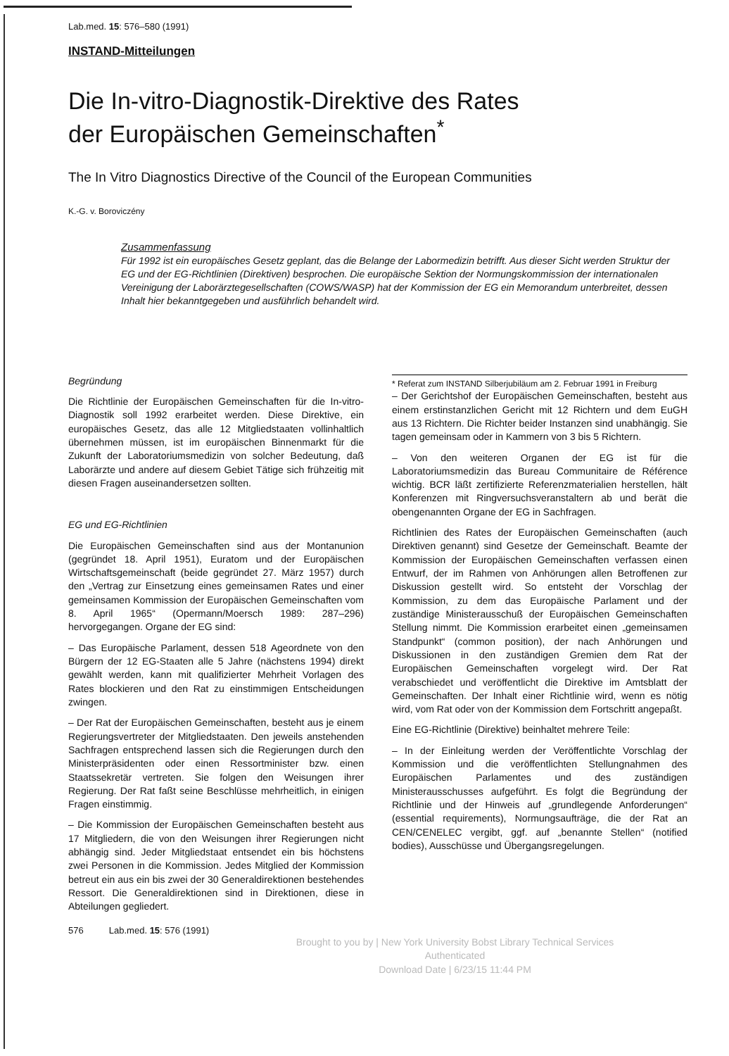Lab.med. 15: 576–580 (1991)
INSTAND-Mitteilungen
Die In-vitro-Diagnostik-Direktive des Rates
der Europäischen Gemeinschaften<sup>*</sup>
The In Vitro Diagnostics Directive of the Council of the European Communities
K.-G. v. Boroviczény
Zusammenfassung
Für 1992 ist ein europäisches Gesetz geplant, das die Belange der Labormedizin betrifft. Aus dieser Sicht werden Struktur der EG und der EG-Richtlinien (Direktiven) besprochen. Die europäische Sektion der Normungskommission der internationalen Vereinigung der Laborärztegesellschaften (COWS/WASP) hat der Kommission der EG ein Memorandum unterbreitet, dessen Inhalt hier bekanntgegeben und ausführlich behandelt wird.
Begründung
Die Richtlinie der Europäischen Gemeinschaften für die In-vitro-Diagnostik soll 1992 erarbeitet werden. Diese Direktive, ein europäisches Gesetz, das alle 12 Mitgliedstaaten vollinhaltlich übernehmen müssen, ist im europäischen Binnenmarkt für die Zukunft der Laboratoriumsmedizin von solcher Bedeutung, daß Laborärzte und andere auf diesem Gebiet Tätige sich frühzeitig mit diesen Fragen auseinandersetzen sollten.
EG und EG-Richtlinien
Die Europäischen Gemeinschaften sind aus der Montanunion (gegründet 18. April 1951), Euratom und der Europäischen Wirtschaftsgemeinschaft (beide gegründet 27. März 1957) durch den „Vertrag zur Einsetzung eines gemeinsamen Rates und einer gemeinsamen Kommission der Europäischen Gemeinschaften vom 8. April 1965“ (Opermann/Moersch 1989: 287–296) hervorgegangen. Organe der EG sind:
– Das Europäische Parlament, dessen 518 Ageordnete von den Bürgern der 12 EG-Staaten alle 5 Jahre (nächstens 1994) direkt gewählt werden, kann mit qualifizierter Mehrheit Vorlagen des Rates blockieren und den Rat zu einstimmigen Entscheidungen zwingen.
– Der Rat der Europäischen Gemeinschaften, besteht aus je einem Regierungsvertreter der Mitgliedstaaten. Den jeweils anstehenden Sachfragen entsprechend lassen sich die Regierungen durch den Ministerpräsidenten oder einen Ressortminister bzw. einen Staatssekretär vertreten. Sie folgen den Weisungen ihrer Regierung. Der Rat faßt seine Beschlüsse mehrheitlich, in einigen Fragen einstimmig.
– Die Kommission der Europäischen Gemeinschaften besteht aus 17 Mitgliedern, die von den Weisungen ihrer Regierungen nicht abhängig sind. Jeder Mitgliedstaat entsendet ein bis höchstens zwei Personen in die Kommission. Jedes Mitglied der Kommission betreut ein aus ein bis zwei der 30 Generaldirektionen bestehendes Ressort. Die Generaldirektionen sind in Direktionen, diese in Abteilungen gegliedert.
* Referat zum INSTAND Silberjubiläum am 2. Februar 1991 in Freiburg
– Der Gerichtshof der Europäischen Gemeinschaften, besteht aus einem erstinstanzlichen Gericht mit 12 Richtern und dem EuGH aus 13 Richtern. Die Richter beider Instanzen sind unabhängig. Sie tagen gemeinsam oder in Kammern von 3 bis 5 Richtern.
– Von den weiteren Organen der EG ist für die Laboratoriumsmedizin das Bureau Communitaire de Référence wichtig. BCR läßt zertifizierte Referenzmaterialien herstellen, hält Konferenzen mit Ringversuchsveranstaltern ab und berät die obengenannten Organe der EG in Sachfragen.
Richtlinien des Rates der Europäischen Gemeinschaften (auch Direktiven genannt) sind Gesetze der Gemeinschaft. Beamte der Kommission der Europäischen Gemeinschaften verfassen einen Entwurf, der im Rahmen von Anhörungen allen Betroffenen zur Diskussion gestellt wird. So entsteht der Vorschlag der Kommission, zu dem das Europäische Parlament und der zuständige Ministerausschuß der Europäischen Gemeinschaften Stellung nimmt. Die Kommission erarbeitet einen „gemeinsamen Standpunkt“ (common position), der nach Anhörungen und Diskussionen in den zuständigen Gremien dem Rat der Europäischen Gemeinschaften vorgelegt wird. Der Rat verabschiedet und veröffentlicht die Direktive im Amtsblatt der Gemeinschaften. Der Inhalt einer Richtlinie wird, wenn es nötig wird, vom Rat oder von der Kommission dem Fortschritt angepaßt.
Eine EG-Richtlinie (Direktive) beinhaltet mehrere Teile:
– In der Einleitung werden der Veröffentlichte Vorschlag der Kommission und die veröffentlichten Stellungnahmen des Europäischen Parlamentes und des zuständigen Ministerausschusses aufgeführt. Es folgt die Begründung der Richtlinie und der Hinweis auf „grundlegende Anforderungen“ (essential requirements), Normungsaufträge, die der Rat an CEN/CENELEC vergibt, ggf. auf „benannte Stellen“ (notified bodies), Ausschüsse und Übergangsregelungen.
576 Lab.med. 15: 576 (1991)
Brought to you by | New York University Bobst Library Technical Services
Authenticated
Download Date | 6/23/15 11:44 PM